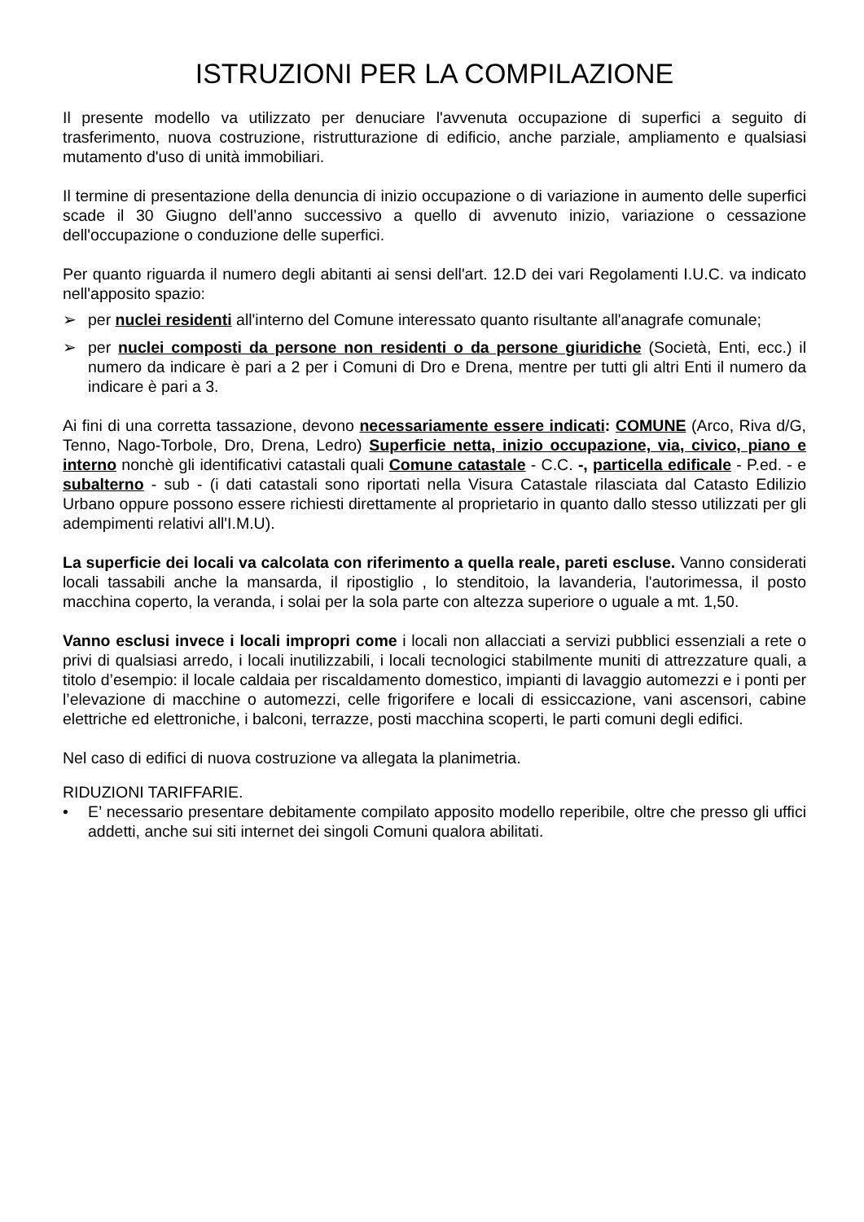ISTRUZIONI PER LA COMPILAZIONE
Il presente modello va utilizzato per denuciare l'avvenuta occupazione di superfici a seguito di trasferimento, nuova costruzione, ristrutturazione di edificio, anche parziale, ampliamento e qualsiasi mutamento d'uso di unità immobiliari.
Il termine di presentazione della denuncia di inizio occupazione o di variazione in aumento delle superfici scade il 30 Giugno dell’anno successivo a quello di avvenuto inizio, variazione o cessazione dell'occupazione o conduzione delle superfici.
Per quanto riguarda il numero degli abitanti ai sensi dell'art. 12.D dei vari Regolamenti I.U.C. va indicato nell'apposito spazio:
➢ per nuclei residenti all'interno del Comune interessato quanto risultante all'anagrafe comunale;
➢ per nuclei composti da persone non residenti o da persone giuridiche (Società, Enti, ecc.) il numero da indicare è pari a 2 per i Comuni di Dro e Drena, mentre per tutti gli altri Enti il numero da indicare è pari a 3.
Ai fini di una corretta tassazione, devono necessariamente essere indicati: COMUNE (Arco, Riva d/G, Tenno, Nago-Torbole, Dro, Drena, Ledro) Superficie netta, inizio occupazione, via, civico, piano e interno nonchè gli identificativi catastali quali Comune catastale - C.C. -, particella edificale - P.ed. - e subalterno - sub - (i dati catastali sono riportati nella Visura Catastale rilasciata dal Catasto Edilizio Urbano oppure possono essere richiesti direttamente al proprietario in quanto dallo stesso utilizzati per gli adempimenti relativi all'I.M.U).
La superficie dei locali va calcolata con riferimento a quella reale, pareti escluse. Vanno considerati locali tassabili anche la mansarda, il ripostiglio , lo stenditoio, la lavanderia, l'autorimessa, il posto macchina coperto, la veranda, i solai per la sola parte con altezza superiore o uguale a mt. 1,50.
Vanno esclusi invece i locali impropri come i locali non allacciati a servizi pubblici essenziali a rete o privi di qualsiasi arredo, i locali inutilizzabili, i locali tecnologici stabilmente muniti di attrezzature quali, a titolo d’esempio: il locale caldaia per riscaldamento domestico, impianti di lavaggio automezzi e i ponti per l’elevazione di macchine o automezzi, celle frigorifere e locali di essiccazione, vani ascensori, cabine elettriche ed elettroniche, i balconi, terrazze, posti macchina scoperti, le parti comuni degli edifici.
Nel caso di edifici di nuova costruzione va allegata la planimetria.
RIDUZIONI TARIFFARIE.
• E’ necessario presentare debitamente compilato apposito modello reperibile, oltre che presso gli uffici addetti, anche sui siti internet dei singoli Comuni qualora abilitati.